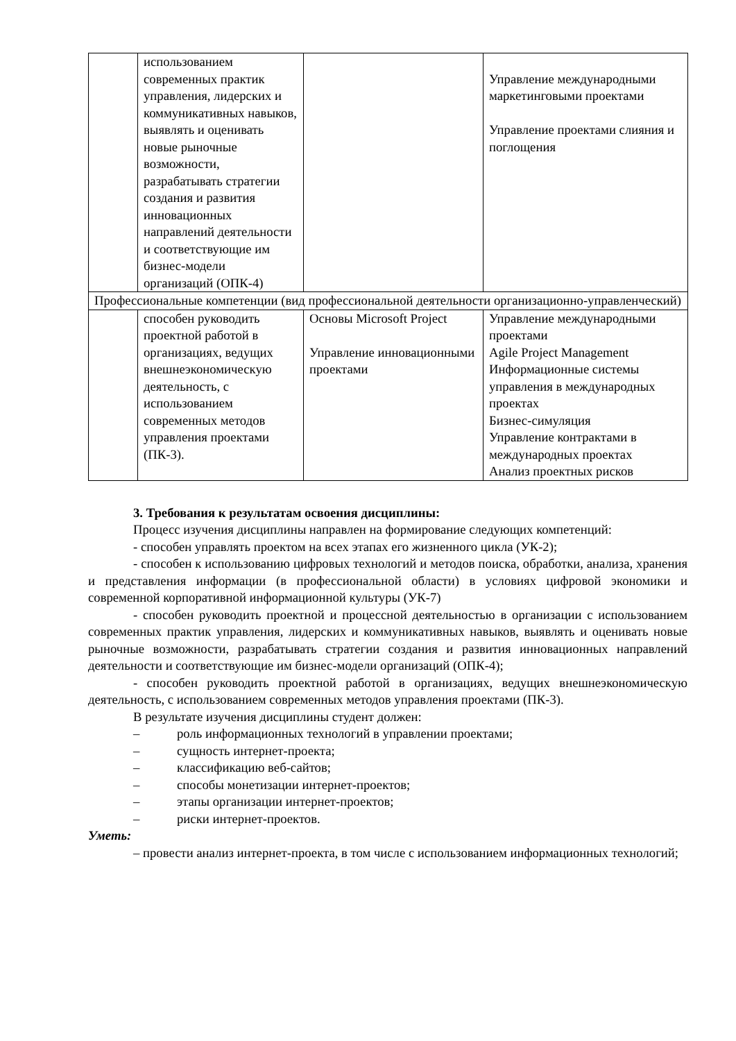| | использованием современных практик управления, лидерских и коммуникативных навыков, выявлять и оценивать новые рыночные возможности, разрабатывать стратегии создания и развития инновационных направлений деятельности и соответствующие им бизнес-модели организаций (ОПК-4) | | Управление международными маркетинговыми проектами Управление проектами слияния и поглощения |
| Профессиональные компетенции (вид профессиональной деятельности организационно-управленческий) | | | |
| | способен руководить проектной работой в организациях, ведущих внешнеэкономическую деятельность, с использованием современных методов управления проектами (ПК-3). | Основы Microsoft Project Управление инновационными проектами | Управление международными проектами Agile Project Management Информационные системы управления в международных проектах Бизнес-симуляция Управление контрактами в международных проектах Анализ проектных рисков |
3. Требования к результатам освоения дисциплины:
Процесс изучения дисциплины направлен на формирование следующих компетенций:
- способен управлять проектом на всех этапах его жизненного цикла (УК-2);
- способен к использованию цифровых технологий и методов поиска, обработки, анализа, хранения и представления информации (в профессиональной области) в условиях цифровой экономики и современной корпоративной информационной культуры (УК-7)
- способен руководить проектной и процессной деятельностью в организации с использованием современных практик управления, лидерских и коммуникативных навыков, выявлять и оценивать новые рыночные возможности, разрабатывать стратегии создания и развития инновационных направлений деятельности и соответствующие им бизнес-модели организаций (ОПК-4);
- способен руководить проектной работой в организациях, ведущих внешнеэкономическую деятельность, с использованием современных методов управления проектами (ПК-3).
В результате изучения дисциплины студент должен:
– роль информационных технологий в управлении проектами;
– сущность интернет-проекта;
– классификацию веб-сайтов;
– способы монетизации интернет-проектов;
– этапы организации интернет-проектов;
– риски интернет-проектов.
Уметь:
– провести анализ интернет-проекта, в том числе с использованием информационных технологий;